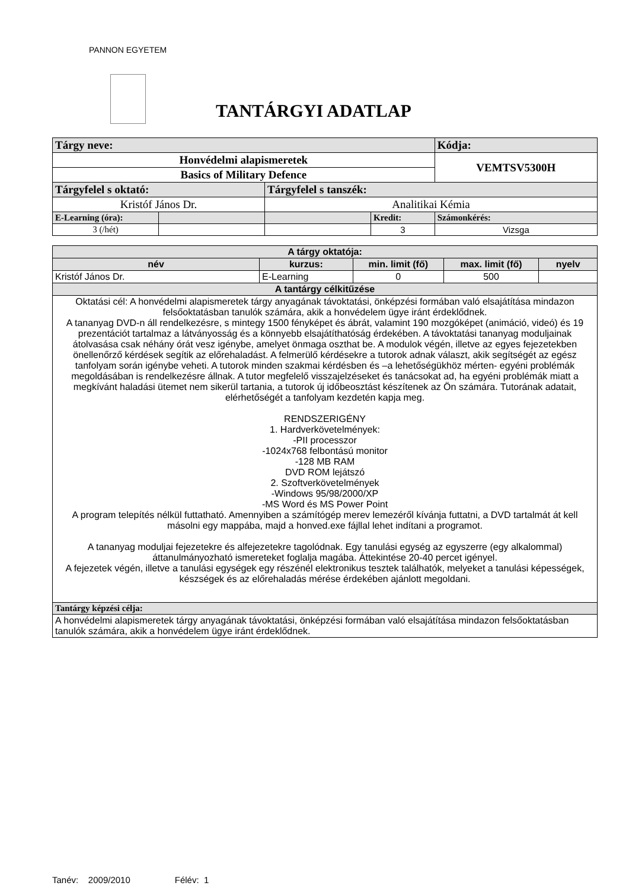PANNON EGYETEM
TANTÁRGYI ADATLAP
| Tárgy neve: | | | | Kódja: |
| Honvédelmi alapismeretek | | | | VEMTSV5300H |
| Basics of Military Defence | | | | |
| Tárgyfelel s oktató: | | Tárgyfelel s tanszék: | | |
| Kristóf János Dr. | | Analitikai Kémia | | |
| E-Learning (óra): | | | Kredit: | Számonkérés: |
| 3 (/hét) | | | 3 | Vizsga |
| A tárgy oktatója: | | | | |
| --- | --- | --- | --- | --- |
| név | kurzus: | min. limit (fő) | max. limit (fő) | nyelv |
| Kristóf János Dr. | E-Learning | 0 | 500 | |
| A tantárgy célkitűzése | | | | |
| Oktatási cél: A honvédelmi alapismeretek tárgy anyagának távoktatási, önképzési formában való elsajátítása mindazon felsőoktatásban tanulók számára, akik a honvédelem ügye iránt érdeklődnek. A tananyag DVD-n áll rendelkezésre, s mintegy 1500 fényképet és ábrát, valamint 190 mozgóképet (animáció, videó) és 19 prezentációt tartalmaz a látványosság és a könnyebb elsajátíthatóság érdekében. A távoktatási tananyag moduljainak átolvasása csak néhány órát vesz igénybe, amelyet önmaga oszthat be. A modulok végén, illetve az egyes fejezetekben önellenőrző kérdések segítik az előrehaladást. A felmerülő kérdésekre a tutorok adnak választ, akik segítségét az egész tanfolyam során igénybe veheti. A tutorok minden szakmai kérdésben és –a lehetőségükhöz mérten- egyéni problémák megoldásában is rendelkezésre állnak. A tutor megfelelő visszajelzéseket és tanácsokat ad, ha egyéni problémák miatt a megkívánt haladási ütemet nem sikerül tartania, a tutorok új időbeosztást készítenek az Ön számára. Tutorának adatait, elérhetőségét a tanfolyam kezdetén kapja meg. RENDSZERIGÉNY 1. Hardverkövetelmények: -PII processzor -1024x768 felbontású monitor -128 MB RAM DVD ROM lejátszó 2. Szoftverkövetelmények -Windows 95/98/2000/XP -MS Word és MS Power Point A program telepítés nélkül futtatható. Amennyiben a számítógép merev lemezéről kívánja futtatni, a DVD tartalmát át kell másolni egy mappába, majd a honved.exe fájllal lehet indítani a programot. A tananyag moduljai fejezetekre és alfejezetekre tagolódnak. Egy tanulási egység az egyszerre (egy alkalommal) áttanulmányozható ismereteket foglalja magába. Áttekintése 20-40 percet igényel. A fejezetek végén, illetve a tanulási egységek egy részénél elektronikus tesztek találhatók, melyeket a tanulási képességek, készségek és az előrehaladás mérése érdekében ajánlott megoldani. | | | | |
| Tantárgy képzési célja: | | | | |
| A honvédelmi alapismeretek tárgy anyagának távoktatási, önképzési formában való elsajátítása mindazon felsőoktatásban tanulók számára, akik a honvédelem ügye iránt érdeklődnek. | | | | |
Tanév: 2009/2010 Félév: 1